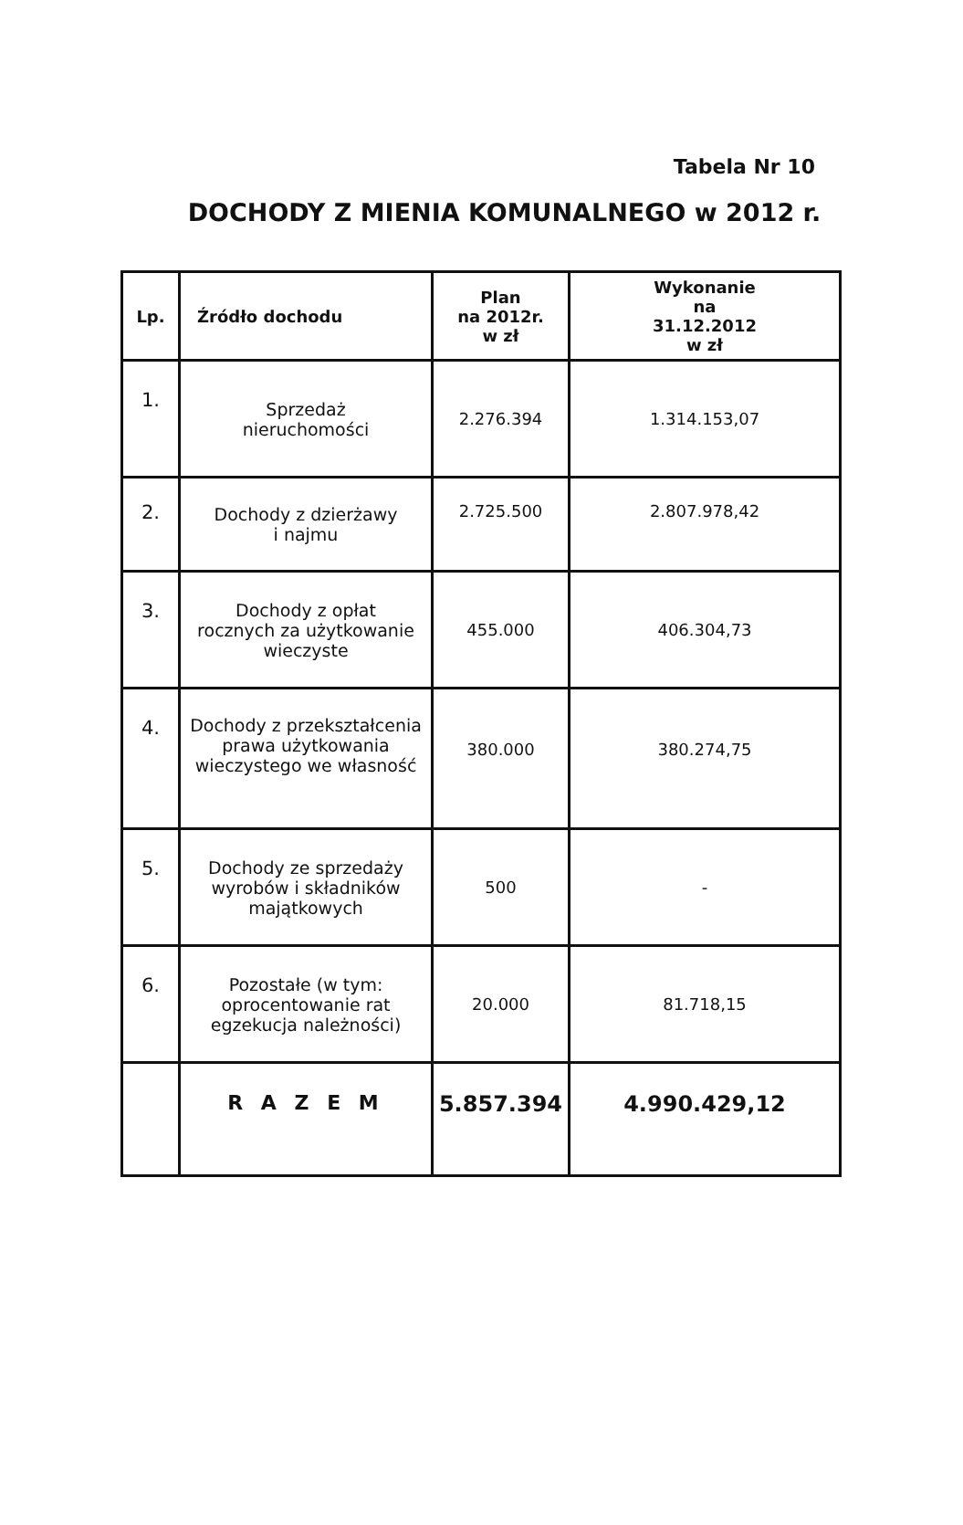Tabela Nr 10
DOCHODY Z MIENIA KOMUNALNEGO w 2012 r.
| Lp. | Źródło dochodu | Plan na 2012r. w zł | Wykonanie na 31.12.2012 w zł |
| --- | --- | --- | --- |
| 1. | Sprzedaż nieruchomości | 2.276.394 | 1.314.153,07 |
| 2. | Dochody z dzierżawy i najmu | 2.725.500 | 2.807.978,42 |
| 3. | Dochody z opłat rocznych za użytkowanie wieczyste | 455.000 | 406.304,73 |
| 4. | Dochody z przekształcenia prawa użytkowania wieczystego we własność | 380.000 | 380.274,75 |
| 5. | Dochody ze sprzedaży wyrobów i składników majątkowych | 500 | - |
| 6. | Pozostałe (w tym: oprocentowanie rat egzekucja należności) | 20.000 | 81.718,15 |
| | R A Z E M | 5.857.394 | 4.990.429,12 |